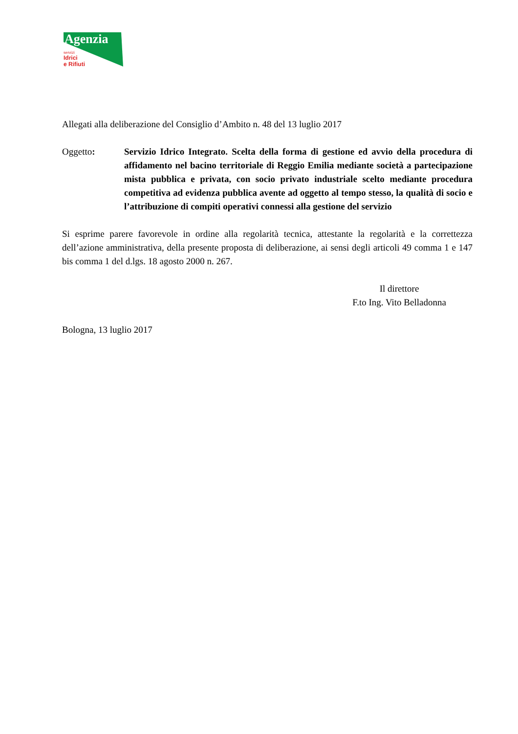Agenzia
servizi
Idrici
e Rifiuti
Allegati alla deliberazione del Consiglio d’Ambito n. 48 del 13 luglio 2017
Oggetto: Servizio Idrico Integrato. Scelta della forma di gestione ed avvio della procedura di affidamento nel bacino territoriale di Reggio Emilia mediante società a partecipazione mista pubblica e privata, con socio privato industriale scelto mediante procedura competitiva ad evidenza pubblica avente ad oggetto al tempo stesso, la qualità di socio e l’attribuzione di compiti operativi connessi alla gestione del servizio
Si esprime parere favorevole in ordine alla regolarità tecnica, attestante la regolarità e la correttezza dell’azione amministrativa, della presente proposta di deliberazione, ai sensi degli articoli 49 comma 1 e 147 bis comma 1 del d.lgs. 18 agosto 2000 n. 267.
Il direttore
F.to Ing. Vito Belladonna
Bologna, 13 luglio 2017